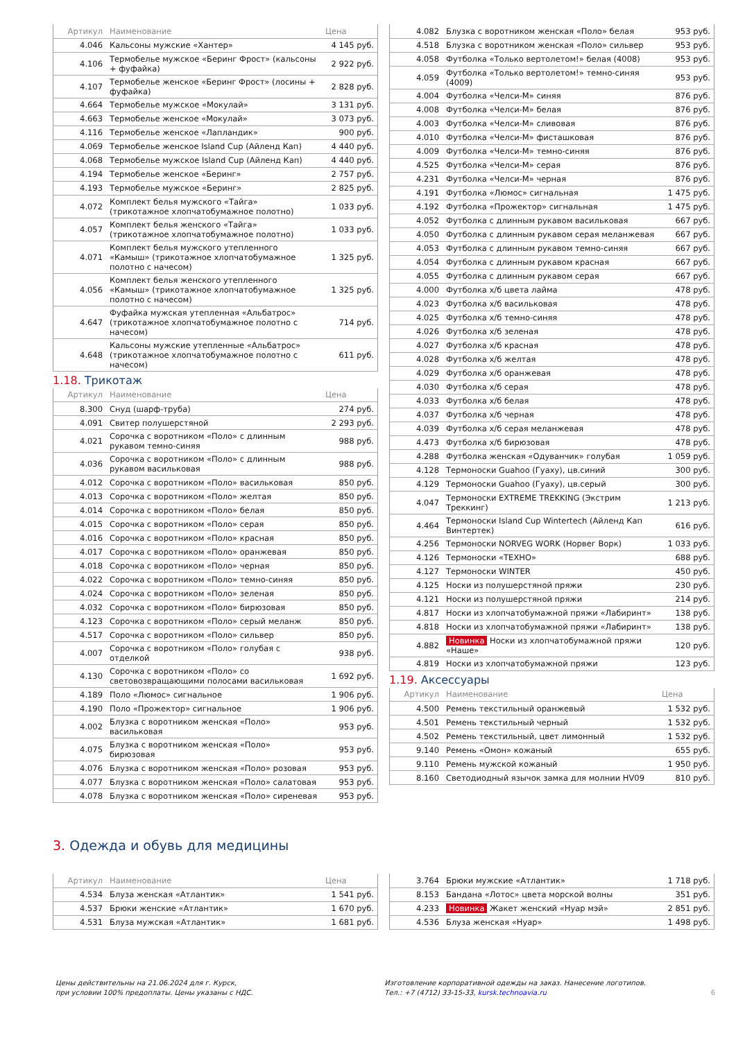| Артикул | Наименование | Цена |
| --- | --- | --- |
| 4.046 | Кальсоны мужские «Хантер» | 4 145 руб. |
| 4.106 | Термобелье мужское «Беринг Фрост» (кальсоны + фуфайка) | 2 922 руб. |
| 4.107 | Термобелье женское «Беринг Фрост» (лосины + фуфайка) | 2 828 руб. |
| 4.664 | Термобелье мужское «Мокулай» | 3 131 руб. |
| 4.663 | Термобелье женское «Мокулай» | 3 073 руб. |
| 4.116 | Термобелье женское «Лапландик» | 900 руб. |
| 4.069 | Термобелье женское Island Cup (Айленд Кап) | 4 440 руб. |
| 4.068 | Термобелье мужское Island Cup (Айленд Кап) | 4 440 руб. |
| 4.194 | Термобелье женское «Беринг» | 2 757 руб. |
| 4.193 | Термобелье мужское «Беринг» | 2 825 руб. |
| 4.072 | Комплект белья мужского «Тайга» (трикотажное хлопчатобумажное полотно) | 1 033 руб. |
| 4.057 | Комплект белья женского «Тайга» (трикотажное хлопчатобумажное полотно) | 1 033 руб. |
| 4.071 | Комплект белья мужского утепленного «Камыш» (трикотажное хлопчатобумажное полотно с начесом) | 1 325 руб. |
| 4.056 | Комплект белья женского утепленного «Камыш» (трикотажное хлопчатобумажное полотно с начесом) | 1 325 руб. |
| 4.647 | Фуфайка мужская утепленная «Альбатрос» (трикотажное хлопчатобумажное полотно с начесом) | 714 руб. |
| 4.648 | Кальсоны мужские утепленные «Альбатрос» (трикотажное хлопчатобумажное полотно с начесом) | 611 руб. |
1.18. Трикотаж
| Артикул | Наименование | Цена |
| --- | --- | --- |
| 8.300 | Снуд (шарф-труба) | 274 руб. |
| 4.091 | Свитер полушерстяной | 2 293 руб. |
| 4.021 | Сорочка с воротником «Поло» с длинным рукавом темно-синяя | 988 руб. |
| 4.036 | Сорочка с воротником «Поло» с длинным рукавом васильковая | 988 руб. |
| 4.012 | Сорочка с воротником «Поло» васильковая | 850 руб. |
| 4.013 | Сорочка с воротником «Поло» желтая | 850 руб. |
| 4.014 | Сорочка с воротником «Поло» белая | 850 руб. |
| 4.015 | Сорочка с воротником «Поло» серая | 850 руб. |
| 4.016 | Сорочка с воротником «Поло» красная | 850 руб. |
| 4.017 | Сорочка с воротником «Поло» оранжевая | 850 руб. |
| 4.018 | Сорочка с воротником «Поло» черная | 850 руб. |
| 4.022 | Сорочка с воротником «Поло» темно-синяя | 850 руб. |
| 4.024 | Сорочка с воротником «Поло» зеленая | 850 руб. |
| 4.032 | Сорочка с воротником «Поло» бирюзовая | 850 руб. |
| 4.123 | Сорочка с воротником «Поло» серый меланж | 850 руб. |
| 4.517 | Сорочка с воротником «Поло» сильвер | 850 руб. |
| 4.007 | Сорочка с воротником «Поло» голубая с отделкой | 938 руб. |
| 4.130 | Сорочка с воротником «Поло» со световозвращающими полосами васильковая | 1 692 руб. |
| 4.189 | Поло «Люмос» сигнальное | 1 906 руб. |
| 4.190 | Поло «Прожектор» сигнальное | 1 906 руб. |
| 4.002 | Блузка с воротником женская «Поло» васильковая | 953 руб. |
| 4.075 | Блузка с воротником женская «Поло» бирюзовая | 953 руб. |
| 4.076 | Блузка с воротником женская «Поло» розовая | 953 руб. |
| 4.077 | Блузка с воротником женская «Поло» салатовая | 953 руб. |
| 4.078 | Блузка с воротником женская «Поло» сиреневая | 953 руб. |
| 4.082 | Блузка с воротником женская «Поло» белая | 953 руб. |
| 4.518 | Блузка с воротником женская «Поло» сильвер | 953 руб. |
| 4.058 | Футболка «Только вертолетом!» белая (4008) | 953 руб. |
| 4.059 | Футболка «Только вертолетом!» темно-синяя (4009) | 953 руб. |
| 4.004 | Футболка «Челси-М» синяя | 876 руб. |
| 4.008 | Футболка «Челси-М» белая | 876 руб. |
| 4.003 | Футболка «Челси-М» сливовая | 876 руб. |
| 4.010 | Футболка «Челси-М» фисташковая | 876 руб. |
| 4.009 | Футболка «Челси-М» темно-синяя | 876 руб. |
| 4.525 | Футболка «Челси-М» серая | 876 руб. |
| 4.231 | Футболка «Челси-М» черная | 876 руб. |
| 4.191 | Футболка «Люмос» сигнальная | 1 475 руб. |
| 4.192 | Футболка «Прожектор» сигнальная | 1 475 руб. |
| 4.052 | Футболка с длинным рукавом васильковая | 667 руб. |
| 4.050 | Футболка с длинным рукавом серая меланжевая | 667 руб. |
| 4.053 | Футболка с длинным рукавом темно-синяя | 667 руб. |
| 4.054 | Футболка с длинным рукавом красная | 667 руб. |
| 4.055 | Футболка с длинным рукавом серая | 667 руб. |
| 4.000 | Футболка х/б цвета лайма | 478 руб. |
| 4.023 | Футболка х/б васильковая | 478 руб. |
| 4.025 | Футболка х/б темно-синяя | 478 руб. |
| 4.026 | Футболка х/б зеленая | 478 руб. |
| 4.027 | Футболка х/б красная | 478 руб. |
| 4.028 | Футболка х/б желтая | 478 руб. |
| 4.029 | Футболка х/б оранжевая | 478 руб. |
| 4.030 | Футболка х/б серая | 478 руб. |
| 4.033 | Футболка х/б белая | 478 руб. |
| 4.037 | Футболка х/б черная | 478 руб. |
| 4.039 | Футболка х/б серая меланжевая | 478 руб. |
| 4.473 | Футболка х/б бирюзовая | 478 руб. |
| 4.288 | Футболка женская «Одуванчик» голубая | 1 059 руб. |
| 4.128 | Термоноски Guahoo (Гуаху), цв.синий | 300 руб. |
| 4.129 | Термоноски Guahoo (Гуаху), цв.серый | 300 руб. |
| 4.047 | Термоноски EXTREME TREKKING (Экстрим Треккинг) | 1 213 руб. |
| 4.464 | Термоноски Island Cup Wintertech (Айленд Кап Винтертек) | 616 руб. |
| 4.256 | Термоноски NORVEG WORK (Норвег Ворк) | 1 033 руб. |
| 4.126 | Термоноски «ТЕХНО» | 688 руб. |
| 4.127 | Термоноски WINTER | 450 руб. |
| 4.125 | Носки из полушерстяной пряжи | 230 руб. |
| 4.121 | Носки из полушерстяной пряжи | 214 руб. |
| 4.817 | Носки из хлопчатобумажной пряжи «Лабиринт» | 138 руб. |
| 4.818 | Носки из хлопчатобумажной пряжи «Лабиринт» | 138 руб. |
| 4.882 | Новинка Носки из хлопчатобумажной пряжи «Наше» | 120 руб. |
| 4.819 | Носки из хлопчатобумажной пряжи | 123 руб. |
1.19. Аксессуары
| Артикул | Наименование | Цена |
| --- | --- | --- |
| 4.500 | Ремень текстильный оранжевый | 1 532 руб. |
| 4.501 | Ремень текстильный черный | 1 532 руб. |
| 4.502 | Ремень текстильный, цвет лимонный | 1 532 руб. |
| 9.140 | Ремень «Омон» кожаный | 655 руб. |
| 9.110 | Ремень мужской кожаный | 1 950 руб. |
| 8.160 | Светодиодный язычок замка для молнии HV09 | 810 руб. |
3. Одежда и обувь для медицины
| Артикул | Наименование | Цена |
| --- | --- | --- |
| 4.534 | Блуза женская «Атлантик» | 1 541 руб. |
| 4.537 | Брюки женские «Атлантик» | 1 670 руб. |
| 4.531 | Блуза мужская «Атлантик» | 1 681 руб. |
| 3.764 | Брюки мужские «Атлантик» | 1 718 руб. |
| 8.153 | Бандана «Лотос» цвета морской волны | 351 руб. |
| 4.233 | Новинка Жакет женский «Нуар мэй» | 2 851 руб. |
| 4.536 | Блуза женская «Нуар» | 1 498 руб. |
Цены действительны на 21.06.2024 для г. Курск,
при условии 100% предоплаты. Цены указаны с НДС.
Изготовление корпоративной одежды на заказ. Нанесение логотипов.
Тел.: +7 (4712) 33-15-33, kursk.technoavia.ru
6